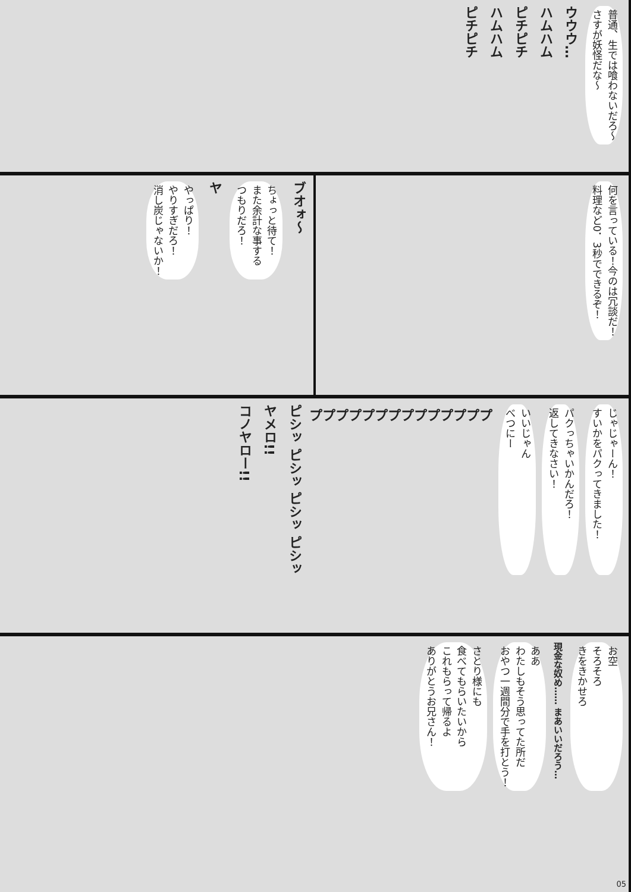ピチピチ ハムハム ピチピチ ハムハム ウウウ…
普通、生では喰わないだろ～
さすが妖怪だな～
やっぱり！
やりすぎだろ！
消し炭じゃないか！
ヤ
ちょっと待て！
また余計な事する
つもりだろ！
ブオォ～
何を言っている！今のは冗談だ！
料理など0．3秒でできるぞ！
コノヤロー!! ヤメロ!! ピシッ ピシッ ピシッ ピシッ ププププププププププププププ
いいじゃん
べつにー
パクっちゃいかんだろ！
返してきなさい！
じゃじゃーん！
すいかをパクってきました！
さとり様にも
食べてもらいたいから
これもらって帰るよ
ありがとうお兄さん！
ああ
わたしもそう思ってた所だ
おやつ一週間分で手を打とう！
現金な奴め…… まあいいだろう…
お空
そろそろ
きをきかせろ
05